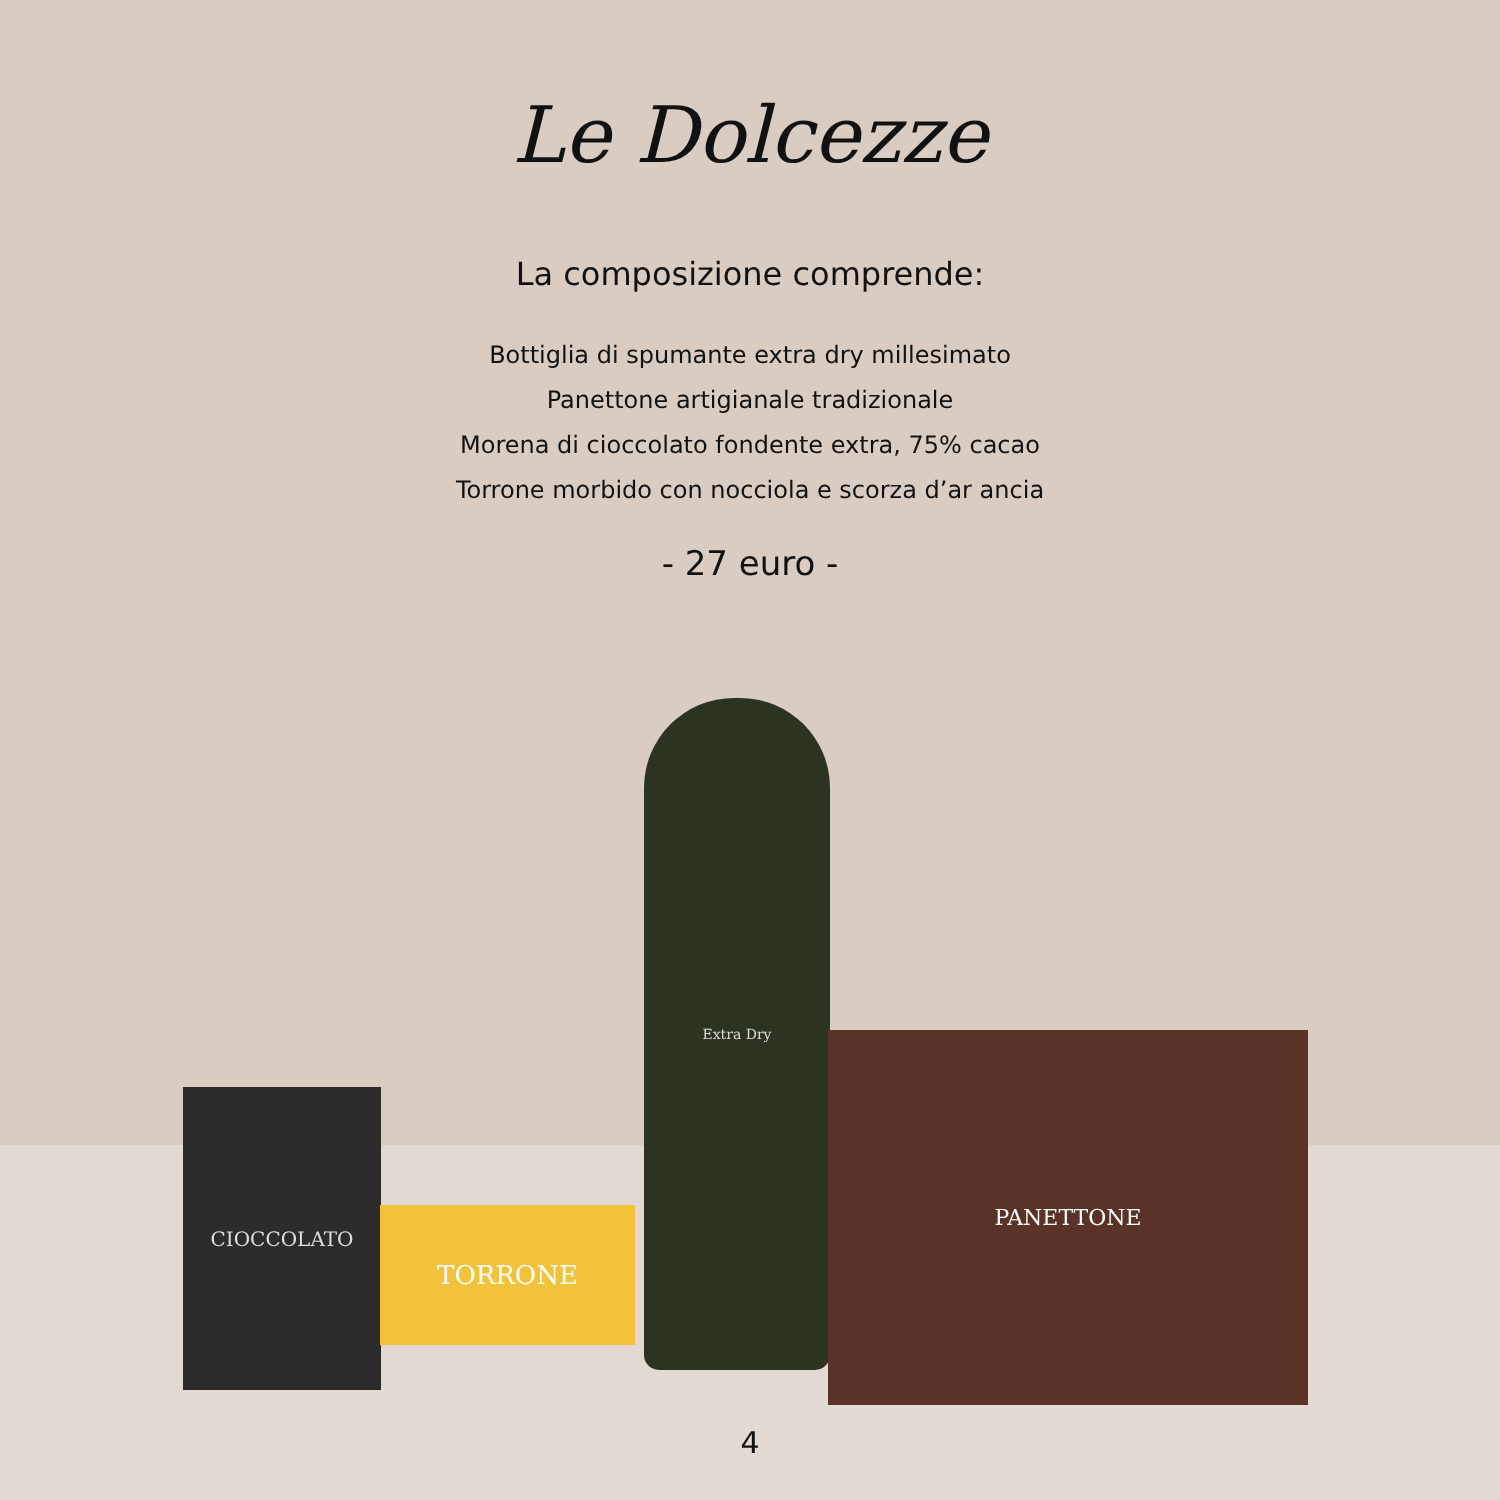Le Dolcezze
La composizione comprende:
Bottiglia di spumante extra dry millesimato
Panettone artigianale tradizionale
Morena di cioccolato fondente extra, 75% cacao
Torrone morbido con nocciola e scorza d’ar ancia
- 27 euro -
CIOCCOLATO
TORRONE
Extra Dry
PANETTONE
4